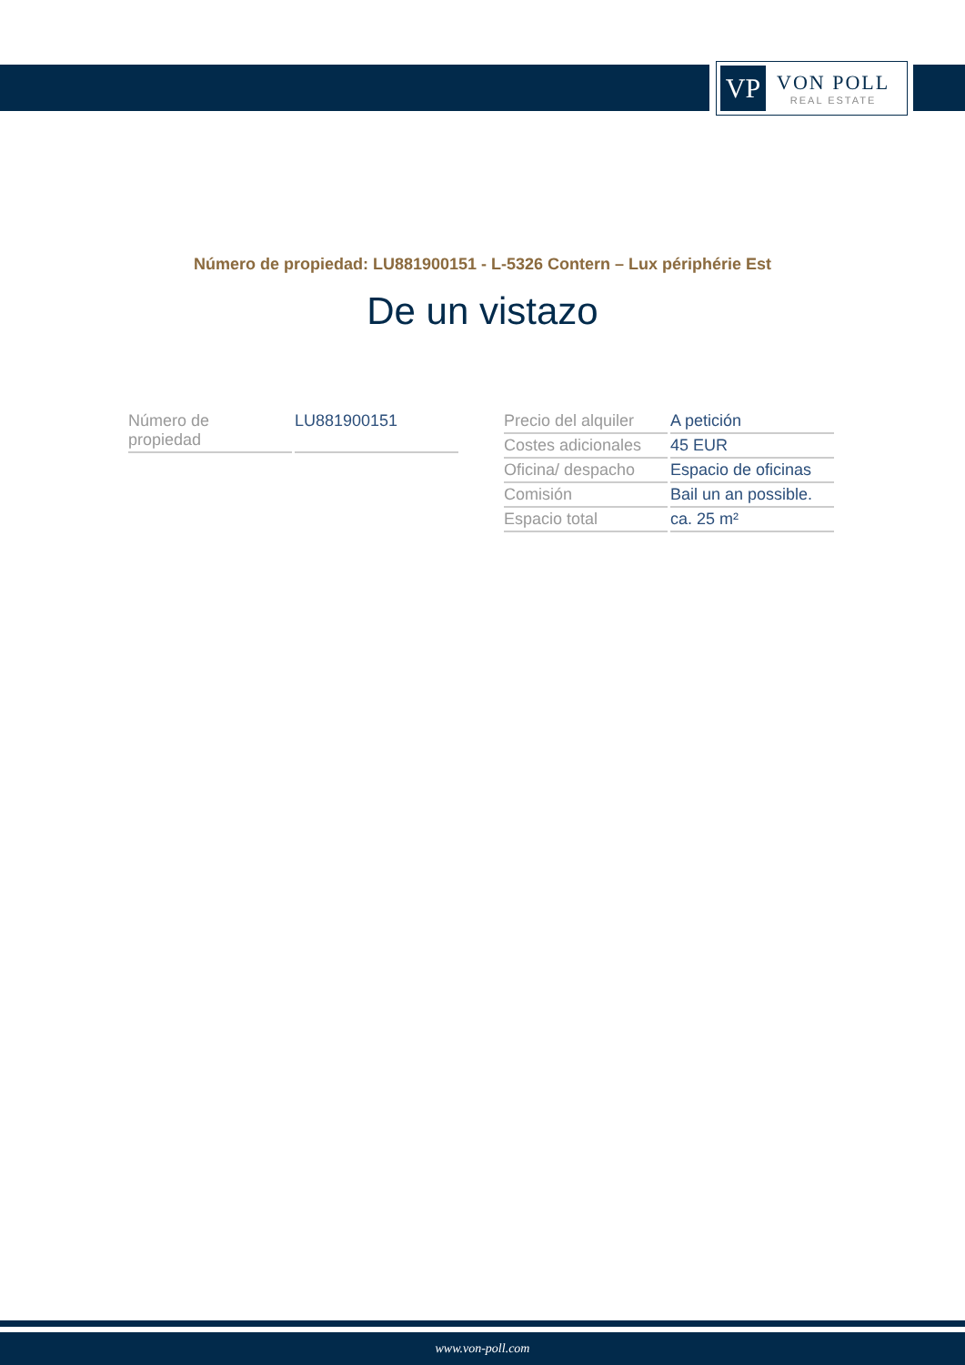VP
VON POLL
REAL ESTATE
Número de propiedad: LU881900151 - L-5326 Contern – Lux périphérie Est
De un vistazo
| Número de propiedad | LU881900151 |
| Precio del alquiler | A petición |
| Costes adicionales | 45 EUR |
| Oficina/ despacho | Espacio de oficinas |
| Comisión | Bail un an possible. |
| Espacio total | ca. 25 m² |
www.von-poll.com